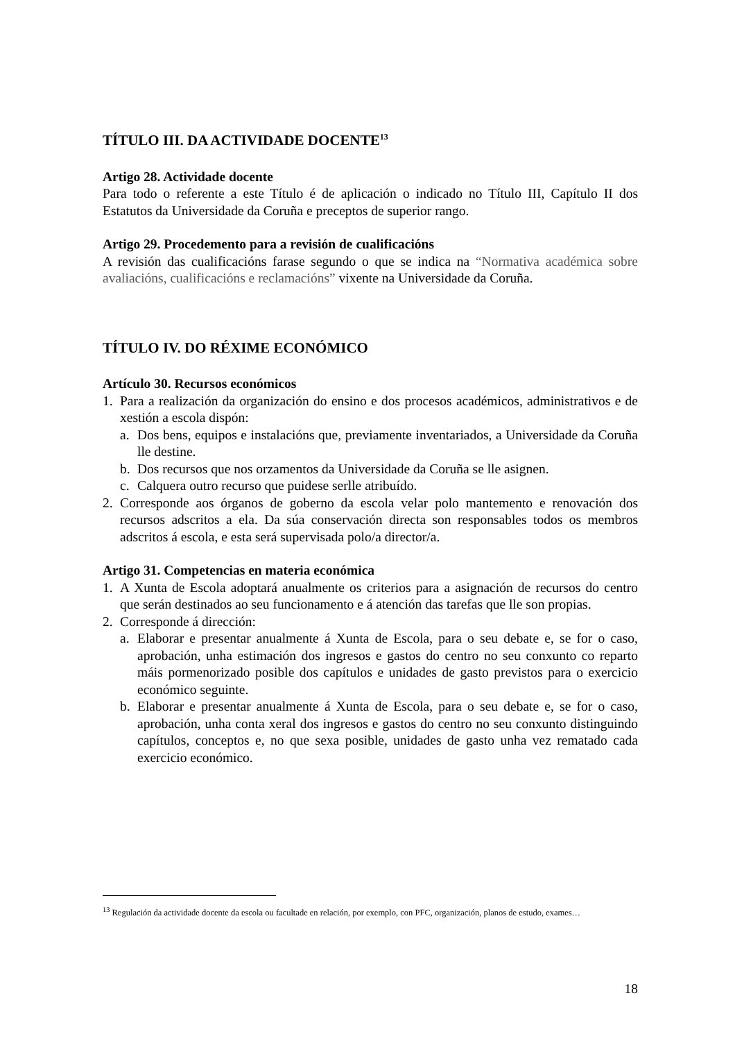TÍTULO III. DA ACTIVIDADE DOCENTE<sup>13</sup>
Artigo 28. Actividade docente
Para todo o referente a este Título é de aplicación o indicado no Título III, Capítulo II dos Estatutos da Universidade da Coruña e preceptos de superior rango.
Artigo 29. Procedemento para a revisión de cualificacións
A revisión das cualificacións farase segundo o que se indica na “Normativa académica sobre avaliacións, cualificacións e reclamacións” vixente na Universidade da Coruña.
TÍTULO IV. DO RÉXIME ECONÓMICO
Artículo 30. Recursos económicos
1. Para a realización da organización do ensino e dos procesos académicos, administrativos e de xestión a escola dispón:
a. Dos bens, equipos e instalacións que, previamente inventariados, a Universidade da Coruña lle destine.
b. Dos recursos que nos orzamentos da Universidade da Coruña se lle asignen.
c. Calquera outro recurso que puidese serlle atribuído.
2. Corresponde aos órganos de goberno da escola velar polo mantemento e renovación dos recursos adscritos a ela. Da súa conservación directa son responsables todos os membros adscritos á escola, e esta será supervisada polo/a director/a.
Artigo 31. Competencias en materia económica
1. A Xunta de Escola adoptará anualmente os criterios para a asignación de recursos do centro que serán destinados ao seu funcionamento e á atención das tarefas que lle son propias.
2. Corresponde á dirección:
a. Elaborar e presentar anualmente á Xunta de Escola, para o seu debate e, se for o caso, aprobación, unha estimación dos ingresos e gastos do centro no seu conxunto co reparto máis pormenorizado posible dos capítulos e unidades de gasto previstos para o exercicio económico seguinte.
b. Elaborar e presentar anualmente á Xunta de Escola, para o seu debate e, se for o caso, aprobación, unha conta xeral dos ingresos e gastos do centro no seu conxunto distinguindo capítulos, conceptos e, no que sexa posible, unidades de gasto unha vez rematado cada exercicio económico.
<sup>13</sup> Regulación da actividade docente da escola ou facultade en relación, por exemplo, con PFC, organización, planos de estudo, exames…
18